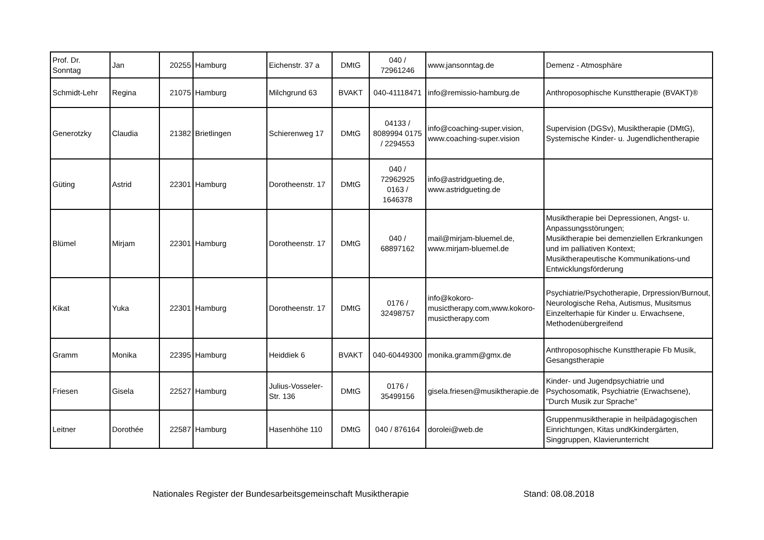| Prof. Dr. Sonntag | Jan | 20255 | Hamburg | Eichenstr. 37 a | DMtG | 040 / 72961246 | www.jansonntag.de | Demenz - Atmosphäre |
| Schmidt-Lehr | Regina | 21075 | Hamburg | Milchgrund 63 | BVAKT | 040-41118471 | info@remissio-hamburg.de | Anthroposophische Kunsttherapie (BVAKT)® |
| Generotzky | Claudia | 21382 | Brietlingen | Schierenweg 17 | DMtG | 04133 / 8089994 0175 / 2294553 | info@coaching-super.vision, www.coaching-super.vision | Supervision (DGSv), Musiktherapie (DMtG), Systemische Kinder- u. Jugendlichentherapie |
| Güting | Astrid | 22301 | Hamburg | Dorotheenstr. 17 | DMtG | 040 / 72962925 0163 / 1646378 | info@astridgueting.de, www.astridgueting.de | |
| Blümel | Mirjam | 22301 | Hamburg | Dorotheenstr. 17 | DMtG | 040 / 68897162 | mail@mirjam-bluemel.de, www.mirjam-bluemel.de | Musiktherapie bei Depressionen, Angst- u. Anpassungsstörungen; Musiktherapie bei demenziellen Erkrankungen und im palliativen Kontext; Musiktherapeutische Kommunikations-und Entwicklungsförderung |
| Kikat | Yuka | 22301 | Hamburg | Dorotheenstr. 17 | DMtG | 0176 / 32498757 | info@kokoro-musictherapy.com,www.kokoro-musictherapy.com | Psychiatrie/Psychotherapie, Drpression/Burnout, Neurologische Reha, Autismus, Musitsmus Einzelterhapie für Kinder u. Erwachsene, Methodenübergreifend |
| Gramm | Monika | 22395 | Hamburg | Heiddiek 6 | BVAKT | 040-60449300 | monika.gramm@gmx.de | Anthroposophische Kunsttherapie Fb Musik, Gesangstherapie |
| Friesen | Gisela | 22527 | Hamburg | Julius-Vosseler-Str. 136 | DMtG | 0176 / 35499156 | gisela.friesen@musiktherapie.de | Kinder- und Jugendpsychiatrie und Psychosomatik, Psychiatrie (Erwachsene), "Durch Musik zur Sprache" |
| Leitner | Dorothée | 22587 | Hamburg | Hasenhöhe 110 | DMtG | 040 / 876164 | dorolei@web.de | Gruppenmusiktherapie in heilpädagogischen Einrichtungen, Kitas undKkindergärten, Singgruppen, Klavierunterricht |
Nationales Register der Bundesarbeitsgemeinschaft Musiktherapie Stand: 08.08.2018